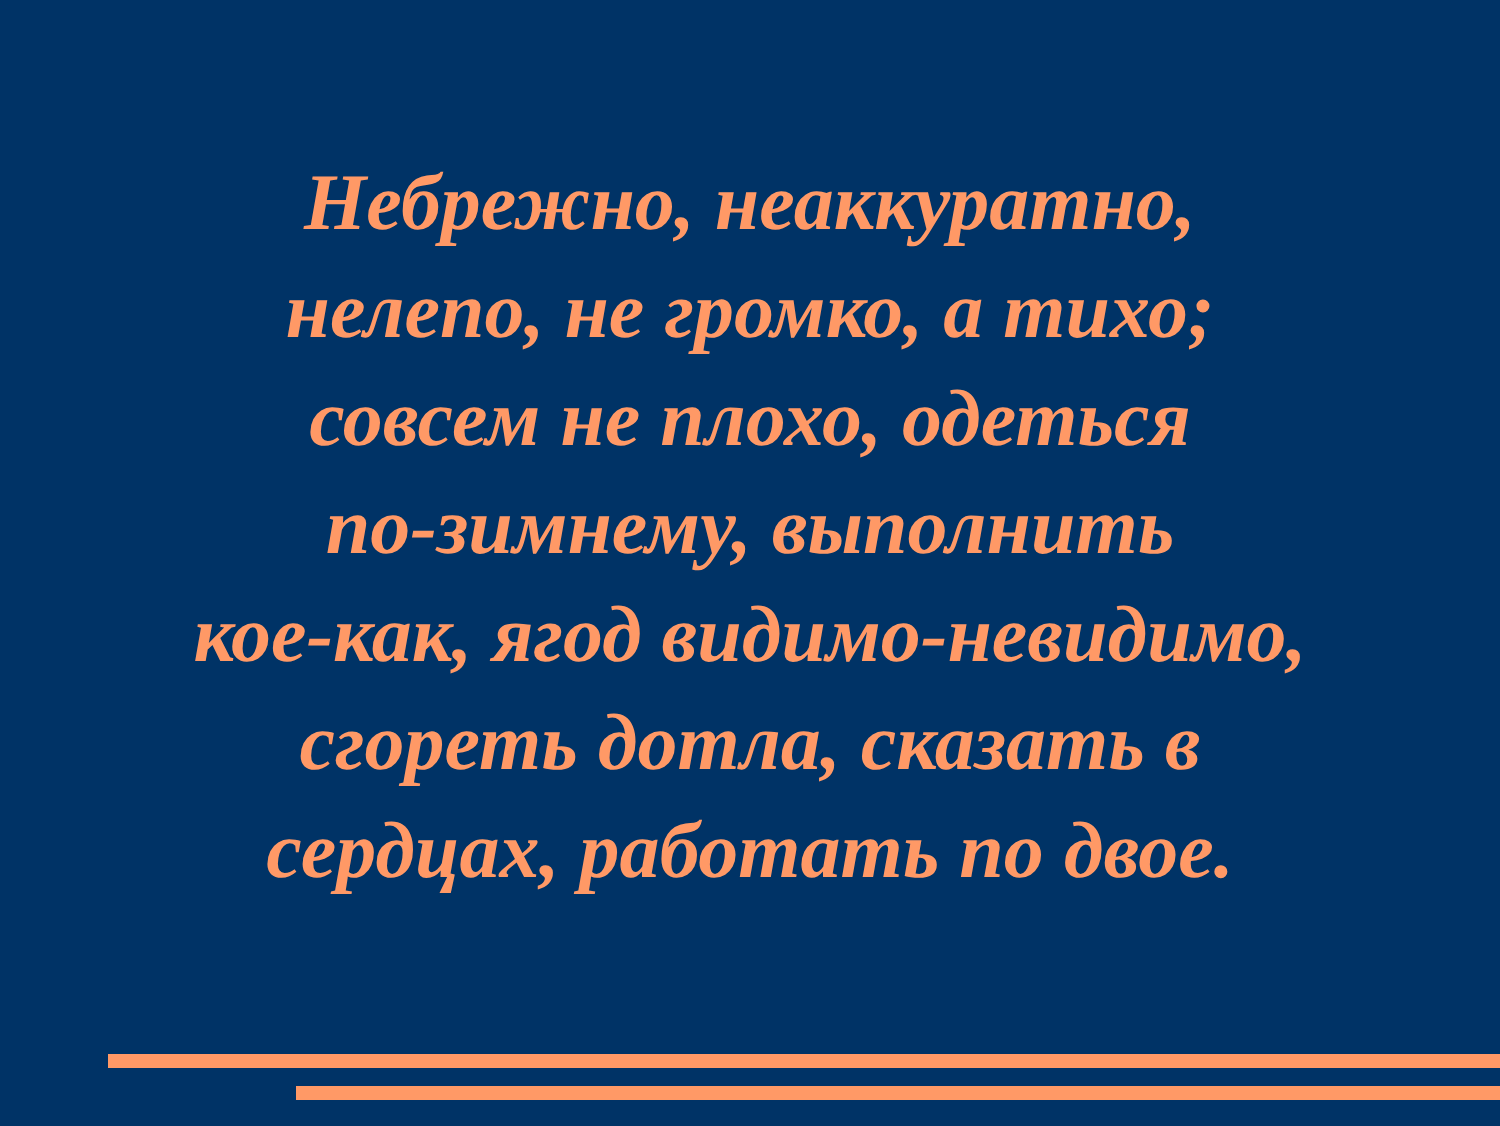Небрежно, неаккуратно,
нелепо, не громко, а тихо;
совсем не плохо, одеться
по-зимнему, выполнить
кое-как, ягод видимо-невидимо,
сгореть дотла, сказать в
сердцах, работать по двое.